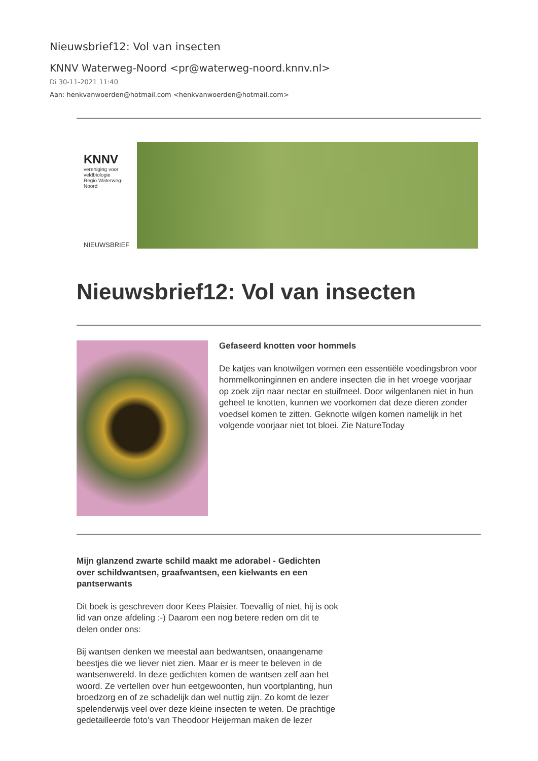Nieuwsbrief12: Vol van insecten
KNNV Waterweg-Noord <pr@waterweg-noord.knnv.nl>
Di 30-11-2021 11:40
Aan: henkvanwoerden@hotmail.com <henkvanwoerden@hotmail.com>
KNNV
vereniging voor veldbiologie
Regio Waterweg-Noord
NIEUWSBRIEF
Nieuwsbrief12: Vol van insecten
Gefaseerd knotten voor hommels
De katjes van knotwilgen vormen een essentiële voedingsbron voor hommelkoninginnen en andere insecten die in het vroege voorjaar op zoek zijn naar nectar en stuifmeel. Door wilgenlanen niet in hun geheel te knotten, kunnen we voorkomen dat deze dieren zonder voedsel komen te zitten. Geknotte wilgen komen namelijk in het volgende voorjaar niet tot bloei. Zie NatureToday
Mijn glanzend zwarte schild maakt me adorabel - Gedichten over schildwantsen, graafwantsen, een kielwants en een pantserwants
Dit boek is geschreven door Kees Plaisier. Toevallig of niet, hij is ook lid van onze afdeling :-) Daarom een nog betere reden om dit te delen onder ons:
Bij wantsen denken we meestal aan bedwantsen, onaangename beestjes die we liever niet zien. Maar er is meer te beleven in de wantsenwereld. In deze gedichten komen de wantsen zelf aan het woord. Ze vertellen over hun eetgewoonten, hun voortplanting, hun broedzorg en of ze schadelijk dan wel nuttig zijn. Zo komt de lezer spelenderwijs veel over deze kleine insecten te weten. De prachtige gedetailleerde foto’s van Theodoor Heijerman maken de lezer